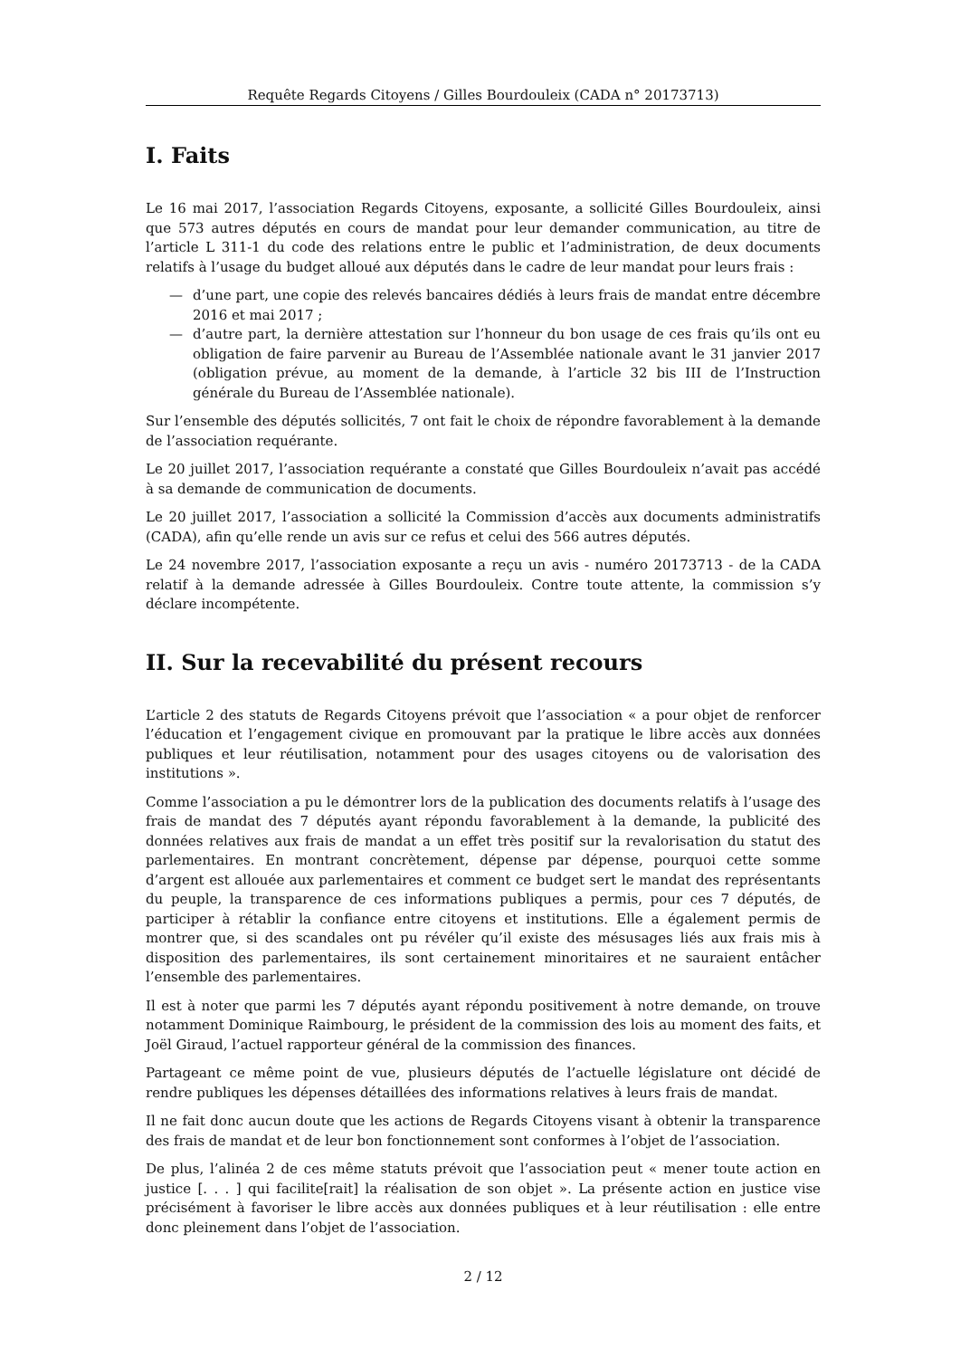Requête Regards Citoyens / Gilles Bourdouleix (CADA n° 20173713)
I. Faits
Le 16 mai 2017, l’association Regards Citoyens, exposante, a sollicité Gilles Bourdouleix, ainsi que 573 autres députés en cours de mandat pour leur demander communication, au titre de l’article L 311-1 du code des relations entre le public et l’administration, de deux documents relatifs à l’usage du budget alloué aux députés dans le cadre de leur mandat pour leurs frais :
— d’une part, une copie des relevés bancaires dédiés à leurs frais de mandat entre décembre 2016 et mai 2017 ;
— d’autre part, la dernière attestation sur l’honneur du bon usage de ces frais qu’ils ont eu obligation de faire parvenir au Bureau de l’Assemblée nationale avant le 31 janvier 2017 (obligation prévue, au moment de la demande, à l’article 32 bis III de l’Instruction générale du Bureau de l’Assemblée nationale).
Sur l’ensemble des députés sollicités, 7 ont fait le choix de répondre favorablement à la demande de l’association requérante.
Le 20 juillet 2017, l’association requérante a constaté que Gilles Bourdouleix n’avait pas accédé à sa demande de communication de documents.
Le 20 juillet 2017, l’association a sollicité la Commission d’accès aux documents administratifs (CADA), afin qu’elle rende un avis sur ce refus et celui des 566 autres députés.
Le 24 novembre 2017, l’association exposante a reçu un avis - numéro 20173713 - de la CADA relatif à la demande adressée à Gilles Bourdouleix. Contre toute attente, la commission s’y déclare incompétente.
II. Sur la recevabilité du présent recours
L’article 2 des statuts de Regards Citoyens prévoit que l’association « a pour objet de renforcer l’éducation et l’engagement civique en promouvant par la pratique le libre accès aux données publiques et leur réutilisation, notamment pour des usages citoyens ou de valorisation des institutions ».
Comme l’association a pu le démontrer lors de la publication des documents relatifs à l’usage des frais de mandat des 7 députés ayant répondu favorablement à la demande, la publicité des données relatives aux frais de mandat a un effet très positif sur la revalorisation du statut des parlementaires. En montrant concrètement, dépense par dépense, pourquoi cette somme d’argent est allouée aux parlementaires et comment ce budget sert le mandat des représentants du peuple, la transparence de ces informations publiques a permis, pour ces 7 députés, de participer à rétablir la confiance entre citoyens et institutions. Elle a également permis de montrer que, si des scandales ont pu révéler qu’il existe des mésusages liés aux frais mis à disposition des parlementaires, ils sont certainement minoritaires et ne sauraient entâcher l’ensemble des parlementaires.
Il est à noter que parmi les 7 députés ayant répondu positivement à notre demande, on trouve notamment Dominique Raimbourg, le président de la commission des lois au moment des faits, et Joël Giraud, l’actuel rapporteur général de la commission des finances.
Partageant ce même point de vue, plusieurs députés de l’actuelle législature ont décidé de rendre publiques les dépenses détaillées des informations relatives à leurs frais de mandat.
Il ne fait donc aucun doute que les actions de Regards Citoyens visant à obtenir la transparence des frais de mandat et de leur bon fonctionnement sont conformes à l’objet de l’association.
De plus, l’alinéa 2 de ces même statuts prévoit que l’association peut « mener toute action en justice [. . . ] qui facilite[rait] la réalisation de son objet ». La présente action en justice vise précisément à favoriser le libre accès aux données publiques et à leur réutilisation : elle entre donc pleinement dans l’objet de l’association.
2 / 12